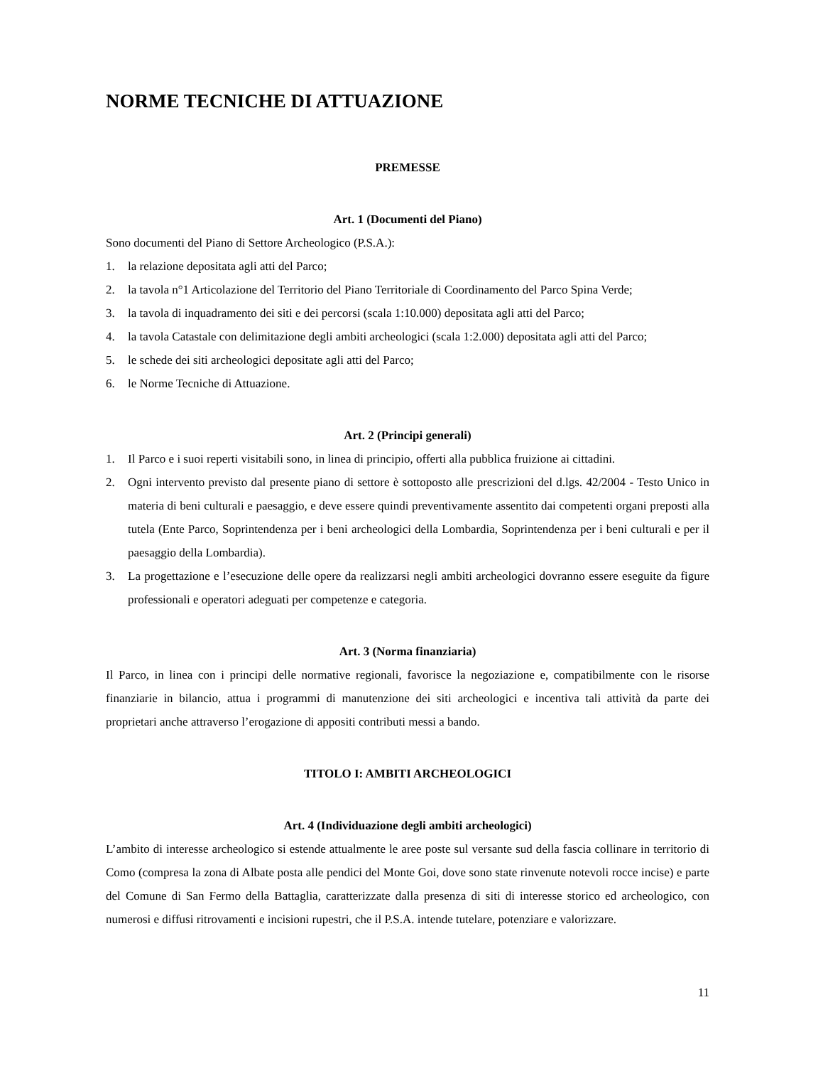NORME TECNICHE DI ATTUAZIONE
PREMESSE
Art. 1 (Documenti del Piano)
Sono documenti del Piano di Settore Archeologico (P.S.A.):
1. la relazione depositata agli atti del Parco;
2. la tavola n°1 Articolazione del Territorio del Piano Territoriale di Coordinamento del Parco Spina Verde;
3. la tavola di inquadramento dei siti e dei percorsi (scala 1:10.000) depositata agli atti del Parco;
4. la tavola Catastale con delimitazione degli ambiti archeologici (scala 1:2.000) depositata agli atti del Parco;
5. le schede dei siti archeologici depositate agli atti del Parco;
6. le Norme Tecniche di Attuazione.
Art. 2 (Principi generali)
1. Il Parco e i suoi reperti visitabili sono, in linea di principio, offerti alla pubblica fruizione ai cittadini.
2. Ogni intervento previsto dal presente piano di settore è sottoposto alle prescrizioni del d.lgs. 42/2004 - Testo Unico in materia di beni culturali e paesaggio, e deve essere quindi preventivamente assentito dai competenti organi preposti alla tutela (Ente Parco, Soprintendenza per i beni archeologici della Lombardia, Soprintendenza per i beni culturali e per il paesaggio della Lombardia).
3. La progettazione e l’esecuzione delle opere da realizzarsi negli ambiti archeologici dovranno essere eseguite da figure professionali e operatori adeguati per competenze e categoria.
Art. 3 (Norma finanziaria)
Il Parco, in linea con i principi delle normative regionali, favorisce la negoziazione e, compatibilmente con le risorse finanziarie in bilancio, attua i programmi di manutenzione dei siti archeologici e incentiva tali attività da parte dei proprietari anche attraverso l’erogazione di appositi contributi messi a bando.
TITOLO I: AMBITI ARCHEOLOGICI
Art. 4 (Individuazione degli ambiti archeologici)
L’ambito di interesse archeologico si estende attualmente le aree poste sul versante sud della fascia collinare in territorio di Como (compresa la zona di Albate posta alle pendici del Monte Goi, dove sono state rinvenute notevoli rocce incise) e parte del Comune di San Fermo della Battaglia, caratterizzate dalla presenza di siti di interesse storico ed archeologico, con numerosi e diffusi ritrovamenti e incisioni rupestri, che il P.S.A. intende tutelare, potenziare e valorizzare.
11